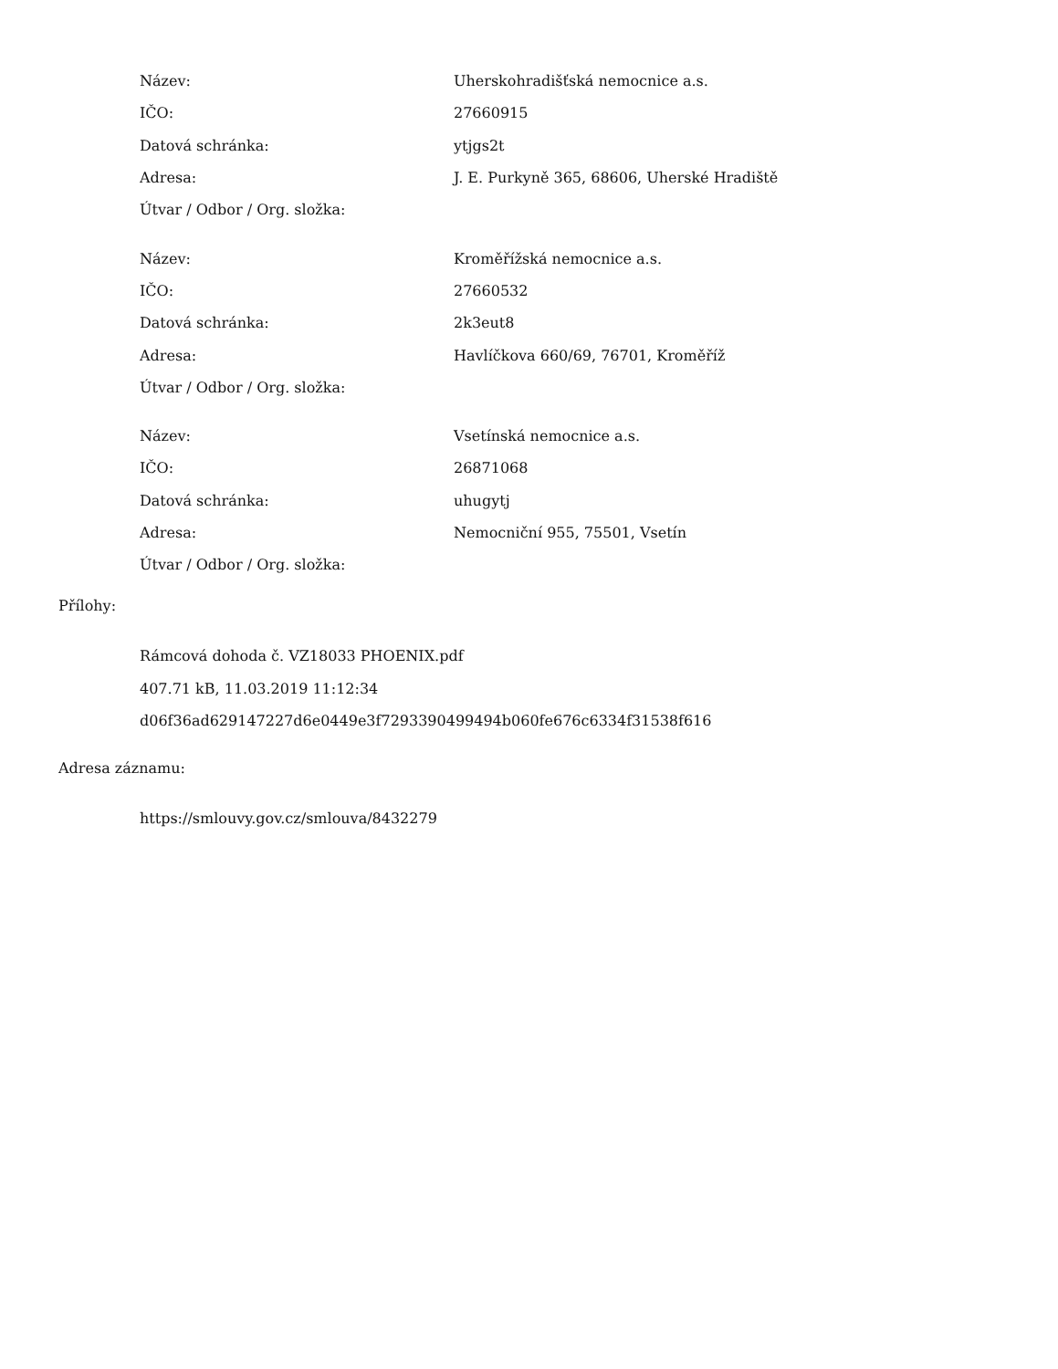| Název: | Uherskohradišťská nemocnice a.s. |
| IČO: | 27660915 |
| Datová schránka: | ytjgs2t |
| Adresa: | J. E. Purkyně 365, 68606, Uherské Hradiště |
| Útvar / Odbor / Org. složka: | |
| Název: | Kroměřížská nemocnice a.s. |
| IČO: | 27660532 |
| Datová schránka: | 2k3eut8 |
| Adresa: | Havlíčkova 660/69, 76701, Kroměříž |
| Útvar / Odbor / Org. složka: | |
| Název: | Vsetínská nemocnice a.s. |
| IČO: | 26871068 |
| Datová schránka: | uhugytj |
| Adresa: | Nemocniční 955, 75501, Vsetín |
| Útvar / Odbor / Org. složka: | |
Přílohy:
Rámcová dohoda č. VZ18033 PHOENIX.pdf
407.71 kB, 11.03.2019 11:12:34
d06f36ad629147227d6e0449e3f7293390499494b060fe676c6334f31538f616
Adresa záznamu:
https://smlouvy.gov.cz/smlouva/8432279